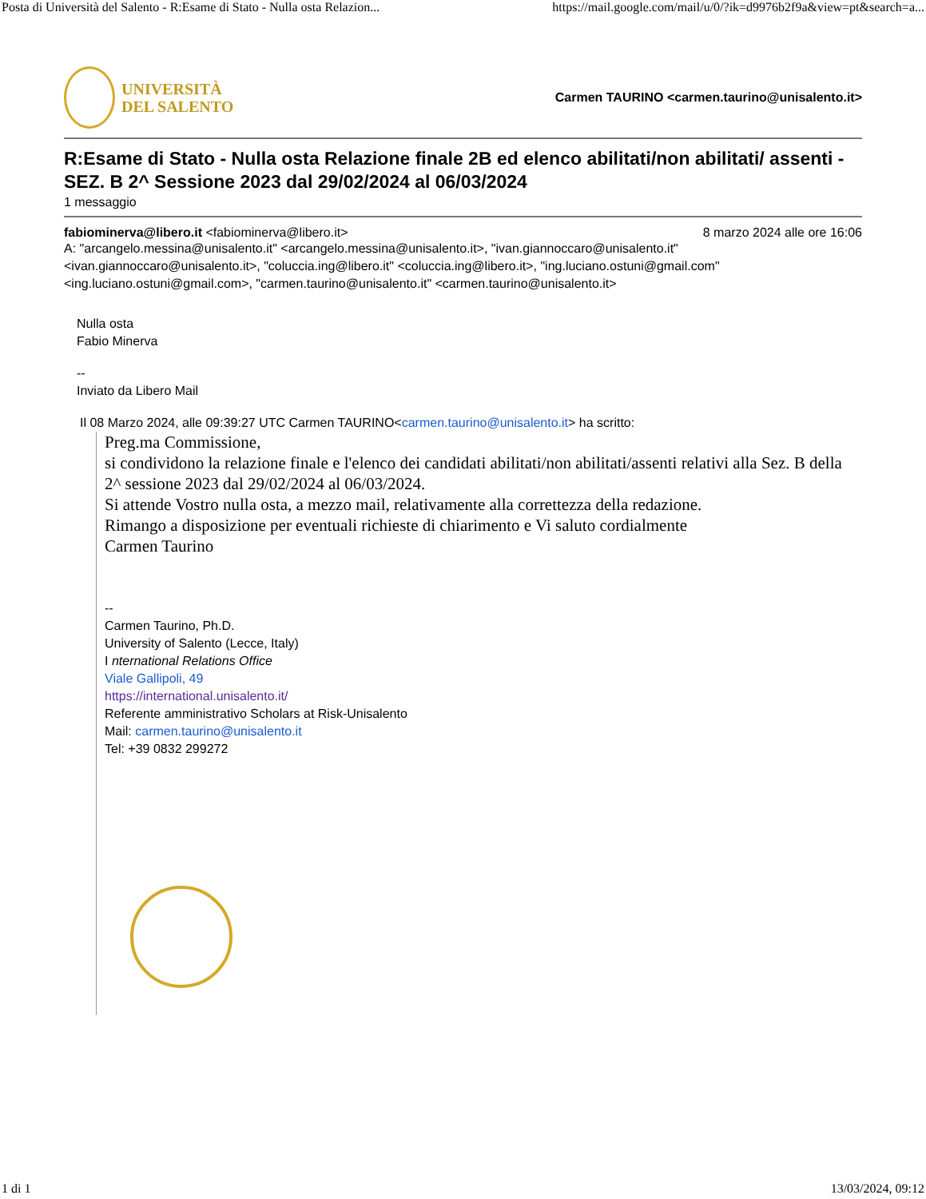Posta di Università del Salento - R:Esame di Stato - Nulla osta Relazion... https://mail.google.com/mail/u/0/?ik=d9976b2f9a&view=pt&search=a...
UNIVERSITÀ
DEL SALENTO
Carmen TAURINO <carmen.taurino@unisalento.it>
R:Esame di Stato - Nulla osta Relazione finale 2B ed elenco abilitati/non abilitati/ assenti - SEZ. B 2^ Sessione 2023 dal 29/02/2024 al 06/03/2024
1 messaggio
fabiominerva@libero.it <fabiominerva@libero.it> 8 marzo 2024 alle ore 16:06
A: "arcangelo.messina@unisalento.it" <arcangelo.messina@unisalento.it>, "ivan.giannoccaro@unisalento.it" <ivan.giannoccaro@unisalento.it>, "coluccia.ing@libero.it" <coluccia.ing@libero.it>, "ing.luciano.ostuni@gmail.com" <ing.luciano.ostuni@gmail.com>, "carmen.taurino@unisalento.it" <carmen.taurino@unisalento.it>
Nulla osta
Fabio Minerva
--
Inviato da Libero Mail
Il 08 Marzo 2024, alle 09:39:27 UTC Carmen TAURINO<carmen.taurino@unisalento.it> ha scritto:
Preg.ma Commissione,
si condividono la relazione finale e l'elenco dei candidati abilitati/non abilitati/assenti relativi alla Sez. B della 2^ sessione 2023 dal 29/02/2024 al 06/03/2024.
Si attende Vostro nulla osta, a mezzo mail, relativamente alla correttezza della redazione.
Rimango a disposizione per eventuali richieste di chiarimento e Vi saluto cordialmente
Carmen Taurino
--
Carmen Taurino, Ph.D.
University of Salento (Lecce, Italy)
I nternational Relations Office
Viale Gallipoli, 49
https://international.unisalento.it/
Referente amministrativo Scholars at Risk-Unisalento
Mail: carmen.taurino@unisalento.it
Tel: +39 0832 299272
1 di 1 13/03/2024, 09:12